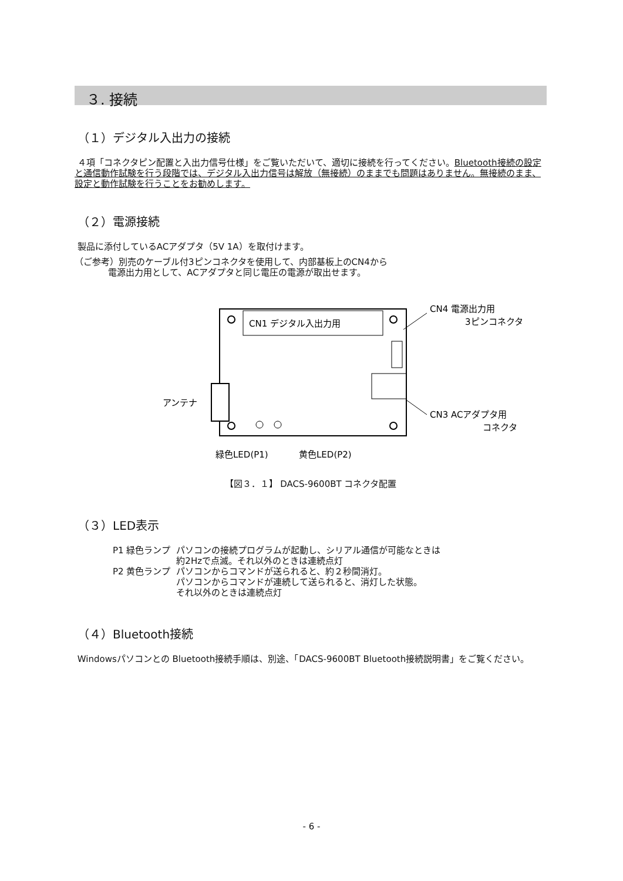３. 接続
（１）デジタル入出力の接続
４項「コネクタピン配置と入出力信号仕様」をご覧いただいて、適切に接続を行ってください。Bluetooth接続の設定と通信動作試験を行う段階では、デジタル入出力信号は解放（無接続）のままでも問題はありません。無接続のまま、設定と動作試験を行うことをお勧めします。
（２）電源接続
製品に添付しているACアダプタ（5V 1A）を取付けます。
（ご参考）別売のケーブル付3ピンコネクタを使用して、内部基板上のCN4から
電源出力用として、ACアダプタと同じ電圧の電源が取出せます。
CN1 デジタル入出力用
CN4 電源出力用
3ピンコネクタ
アンテナ
CN3 ACアダプタ用
コネクタ
緑色LED(P1)
黄色LED(P2)
【図３．１】 DACS-9600BT コネクタ配置
（３）LED表示
| P1 緑色ランプ | パソコンの接続プログラムが起動し、シリアル通信が可能なときは 約2Hzで点滅。それ以外のときは連続点灯 |
| P2 黄色ランプ | パソコンからコマンドが送られると、約２秒間消灯。 パソコンからコマンドが連続して送られると、消灯した状態。 それ以外のときは連続点灯 |
（４）Bluetooth接続
Windowsパソコンとの Bluetooth接続手順は、別途、「DACS-9600BT Bluetooth接続説明書」をご覧ください。
- 6 -